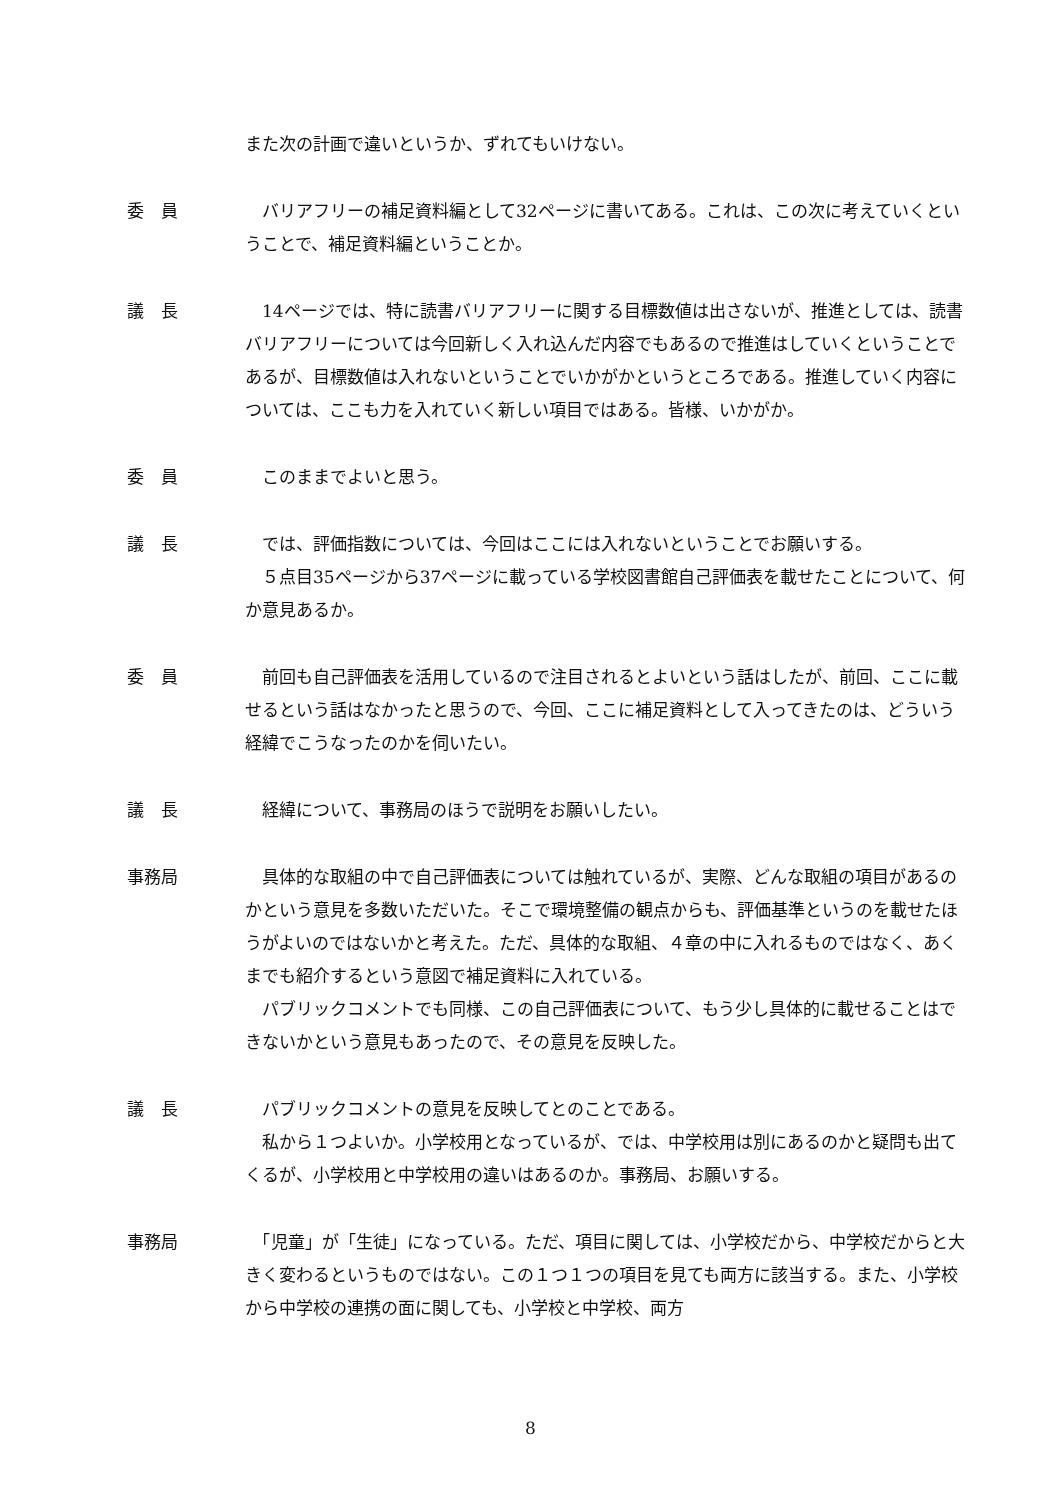また次の計画で違いというか、ずれてもいけない。
委　員 　バリアフリーの補足資料編として32ページに書いてある。これは、この次に考えていくということで、補足資料編ということか。
議　長 　14ページでは、特に読書バリアフリーに関する目標数値は出さないが、推進としては、読書バリアフリーについては今回新しく入れ込んだ内容でもあるので推進はしていくということであるが、目標数値は入れないということでいかがかというところである。推進していく内容については、ここも力を入れていく新しい項目ではある。皆様、いかがか。
委　員 　このままでよいと思う。
議　長 　では、評価指数については、今回はここには入れないということでお願いする。
　５点目35ページから37ページに載っている学校図書館自己評価表を載せたことについて、何か意見あるか。
委　員 　前回も自己評価表を活用しているので注目されるとよいという話はしたが、前回、ここに載せるという話はなかったと思うので、今回、ここに補足資料として入ってきたのは、どういう経緯でこうなったのかを伺いたい。
議　長 　経緯について、事務局のほうで説明をお願いしたい。
事務局 　具体的な取組の中で自己評価表については触れているが、実際、どんな取組の項目があるのかという意見を多数いただいた。そこで環境整備の観点からも、評価基準というのを載せたほうがよいのではないかと考えた。ただ、具体的な取組、４章の中に入れるものではなく、あくまでも紹介するという意図で補足資料に入れている。
　パブリックコメントでも同様、この自己評価表について、もう少し具体的に載せることはできないかという意見もあったので、その意見を反映した。
議　長 　パブリックコメントの意見を反映してとのことである。
　私から１つよいか。小学校用となっているが、では、中学校用は別にあるのかと疑問も出てくるが、小学校用と中学校用の違いはあるのか。事務局、お願いする。
事務局 　「児童」が「生徒」になっている。ただ、項目に関しては、小学校だから、中学校だからと大きく変わるというものではない。この１つ１つの項目を見ても両方に該当する。また、小学校から中学校の連携の面に関しても、小学校と中学校、両方
8